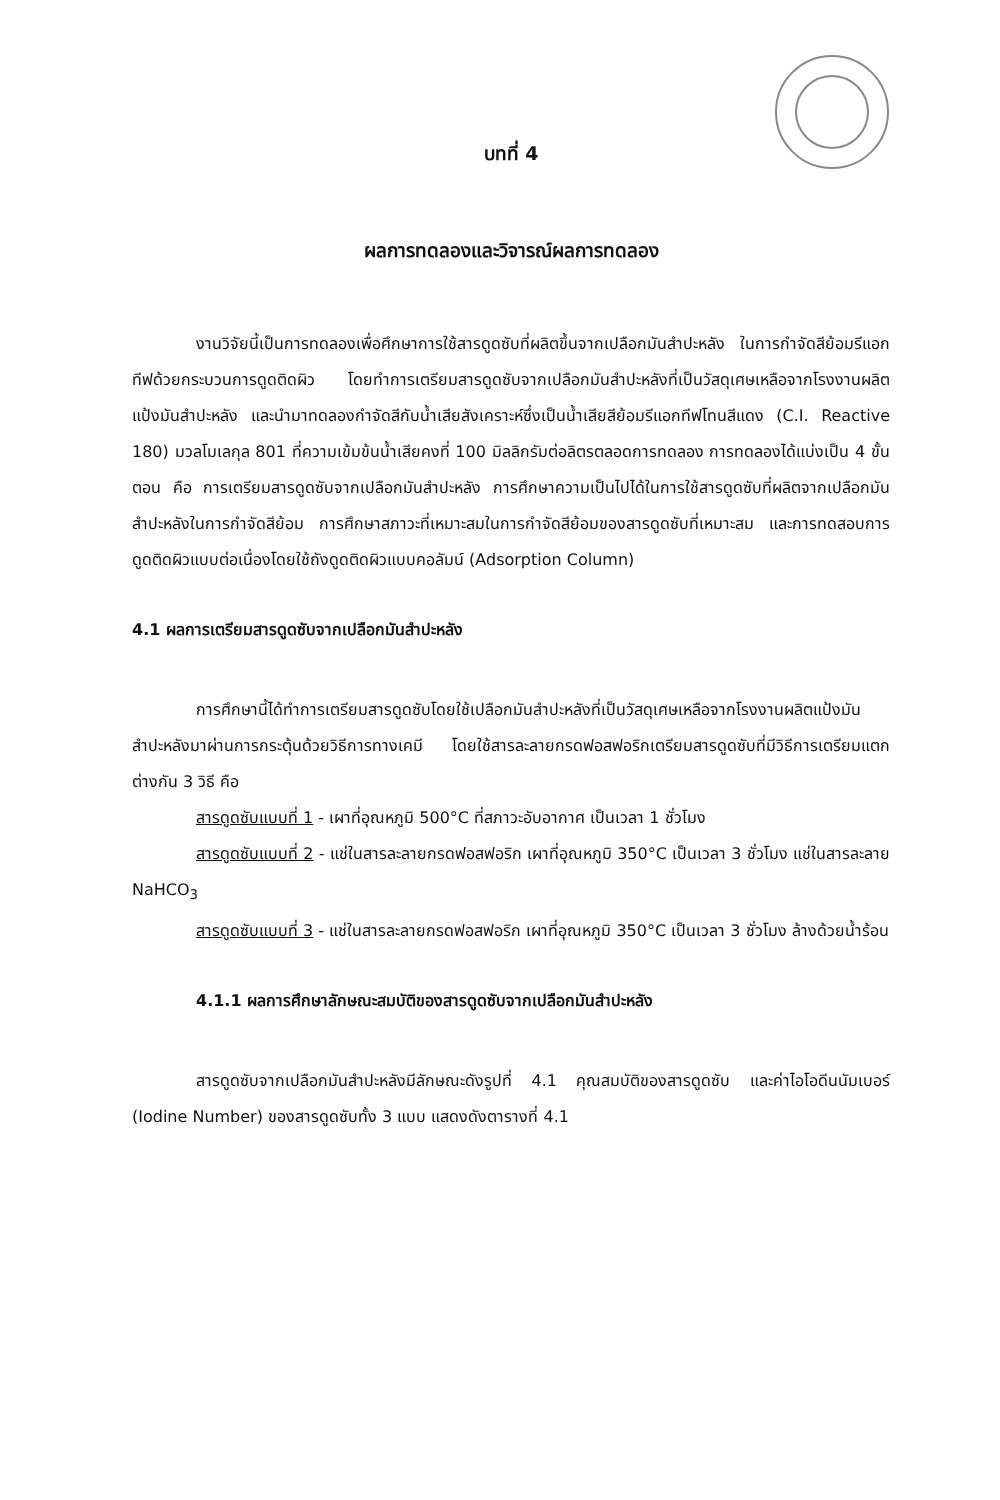บทที่ 4
ผลการทดลองและวิจารณ์ผลการทดลอง
งานวิจัยนี้เป็นการทดลองเพื่อศึกษาการใช้สารดูดซับที่ผลิตขึ้นจากเปลือกมันสำปะหลัง ในการกำจัดสีย้อมรีแอกทีฟด้วยกระบวนการดูดติดผิว โดยทำการเตรียมสารดูดซับจากเปลือกมันสำปะหลังที่เป็นวัสดุเศษเหลือจากโรงงานผลิตแป้งมันสำปะหลัง และนำมาทดลองกำจัดสีกับน้ำเสียสังเคราะห์ซึ่งเป็นน้ำเสียสีย้อมรีแอกทีฟโทนสีแดง (C.I. Reactive 180) มวลโมเลกุล 801 ที่ความเข้มข้นน้ำเสียคงที่ 100 มิลลิกรัมต่อลิตรตลอดการทดลอง การทดลองได้แบ่งเป็น 4 ขั้นตอน คือ การเตรียมสารดูดซับจากเปลือกมันสำปะหลัง การศึกษาความเป็นไปได้ในการใช้สารดูดซับที่ผลิตจากเปลือกมันสำปะหลังในการกำจัดสีย้อม การศึกษาสภาวะที่เหมาะสมในการกำจัดสีย้อมของสารดูดซับที่เหมาะสม และการทดสอบการดูดติดผิวแบบต่อเนื่องโดยใช้ถังดูดติดผิวแบบคอลัมน์ (Adsorption Column)
4.1 ผลการเตรียมสารดูดซับจากเปลือกมันสำปะหลัง
การศึกษานี้ได้ทำการเตรียมสารดูดซับโดยใช้เปลือกมันสำปะหลังที่เป็นวัสดุเศษเหลือจากโรงงานผลิตแป้งมันสำปะหลังมาผ่านการกระตุ้นด้วยวิธีการทางเคมี โดยใช้สารละลายกรดฟอสฟอริกเตรียมสารดูดซับที่มีวิธีการเตรียมแตกต่างกัน 3 วิธี คือ
สารดูดซับแบบที่ 1 - เผาที่อุณหภูมิ 500°C ที่สภาวะอับอากาศ เป็นเวลา 1 ชั่วโมง
สารดูดซับแบบที่ 2 - แช่ในสารละลายกรดฟอสฟอริก เผาที่อุณหภูมิ 350°C เป็นเวลา 3 ชั่วโมง แช่ในสารละลาย NaHCO<sub>3</sub>
สารดูดซับแบบที่ 3 - แช่ในสารละลายกรดฟอสฟอริก เผาที่อุณหภูมิ 350°C เป็นเวลา 3 ชั่วโมง ล้างด้วยน้ำร้อน
4.1.1 ผลการศึกษาลักษณะสมบัติของสารดูดซับจากเปลือกมันสำปะหลัง
สารดูดซับจากเปลือกมันสำปะหลังมีลักษณะดังรูปที่ 4.1 คุณสมบัติของสารดูดซับ และค่าไอโอดีนนัมเบอร์ (Iodine Number) ของสารดูดซับทั้ง 3 แบบ แสดงดังตารางที่ 4.1